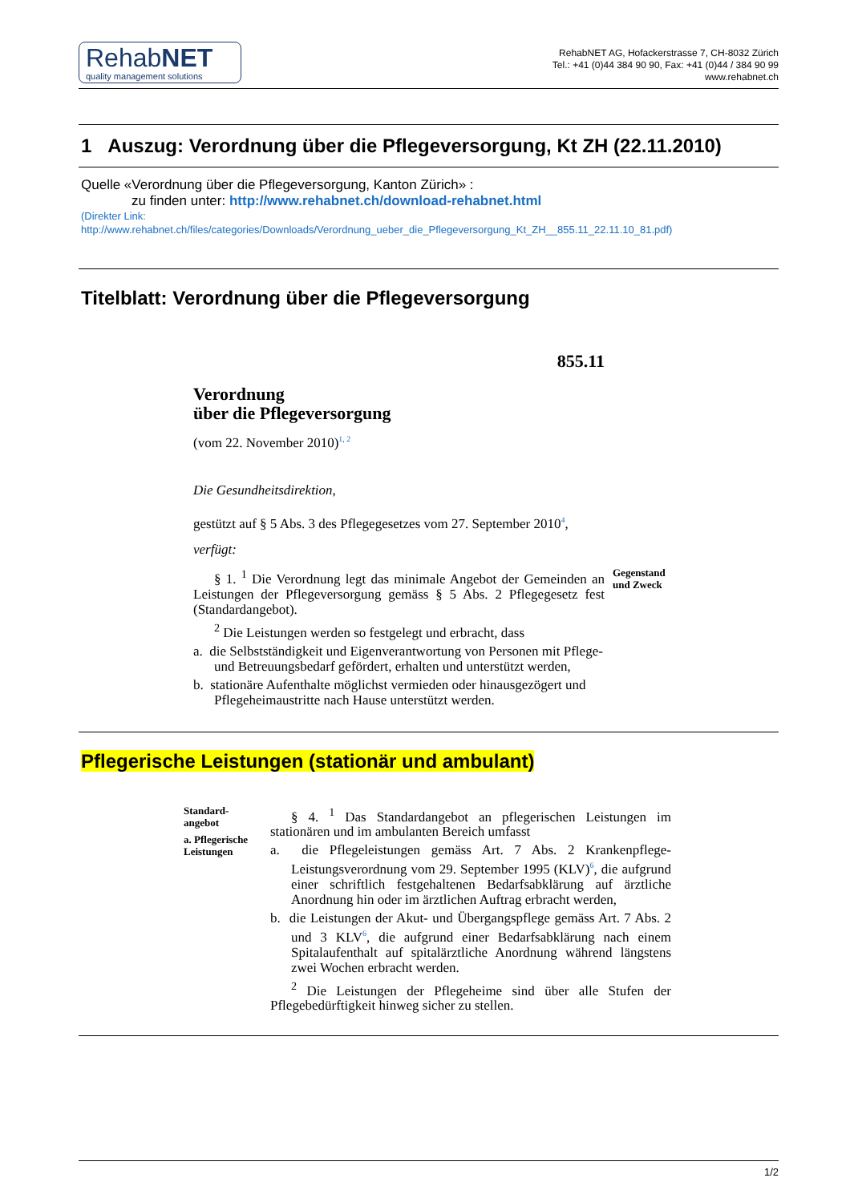RehabNET
quality management solutions
RehabNET AG, Hofackerstrasse 7, CH-8032 Zürich
Tel.: +41 (0)44 384 90 90, Fax: +41 (0)44 / 384 90 99
www.rehabnet.ch
1 Auszug: Verordnung über die Pflegeversorgung, Kt ZH (22.11.2010)
Quelle «Verordnung über die Pflegeversorgung, Kanton Zürich» :
zu finden unter: http://www.rehabnet.ch/download-rehabnet.html
(Direkter Link:
http://www.rehabnet.ch/files/categories/Downloads/Verordnung_ueber_die_Pflegeversorgung_Kt_ZH__855.11_22.11.10_81.pdf)
Titelblatt: Verordnung über die Pflegeversorgung
855.11
Verordnung
über die Pflegeversorgung
(vom 22. November 2010)<sup>1, 2</sup>
Die Gesundheitsdirektion,
gestützt auf § 5 Abs. 3 des Pflegegesetzes vom 27. September 2010<sup>4</sup>,
verfügt:
§ 1. <sup>1</sup> Die Verordnung legt das minimale Angebot der Gemeinden an Leistungen der Pflegeversorgung gemäss § 5 Abs. 2 Pflegegesetz fest (Standardangebot).
Gegenstand
und Zweck
<sup>2</sup> Die Leistungen werden so festgelegt und erbracht, dass
a. die Selbstständigkeit und Eigenverantwortung von Personen mit Pflege- und Betreuungsbedarf gefördert, erhalten und unterstützt werden,
b. stationäre Aufenthalte möglichst vermieden oder hinausgezögert und Pflegeheimaustritte nach Hause unterstützt werden.
Pflegerische Leistungen (stationär und ambulant)
Standard-
angebot
a. Pflegerische
Leistungen
§ 4. <sup>1</sup> Das Standardangebot an pflegerischen Leistungen im stationären und im ambulanten Bereich umfasst
a. die Pflegeleistungen gemäss Art. 7 Abs. 2 Krankenpflege-Leistungsverordnung vom 29. September 1995 (KLV)<sup>6</sup>, die aufgrund einer schriftlich festgehaltenen Bedarfsabklärung auf ärztliche Anordnung hin oder im ärztlichen Auftrag erbracht werden,
b. die Leistungen der Akut- und Übergangspflege gemäss Art. 7 Abs. 2 und 3 KLV<sup>6</sup>, die aufgrund einer Bedarfsabklärung nach einem Spitalaufenthalt auf spitalärztliche Anordnung während längstens zwei Wochen erbracht werden.
<sup>2</sup> Die Leistungen der Pflegeheime sind über alle Stufen der Pflegebedürftigkeit hinweg sicher zu stellen.
1/2